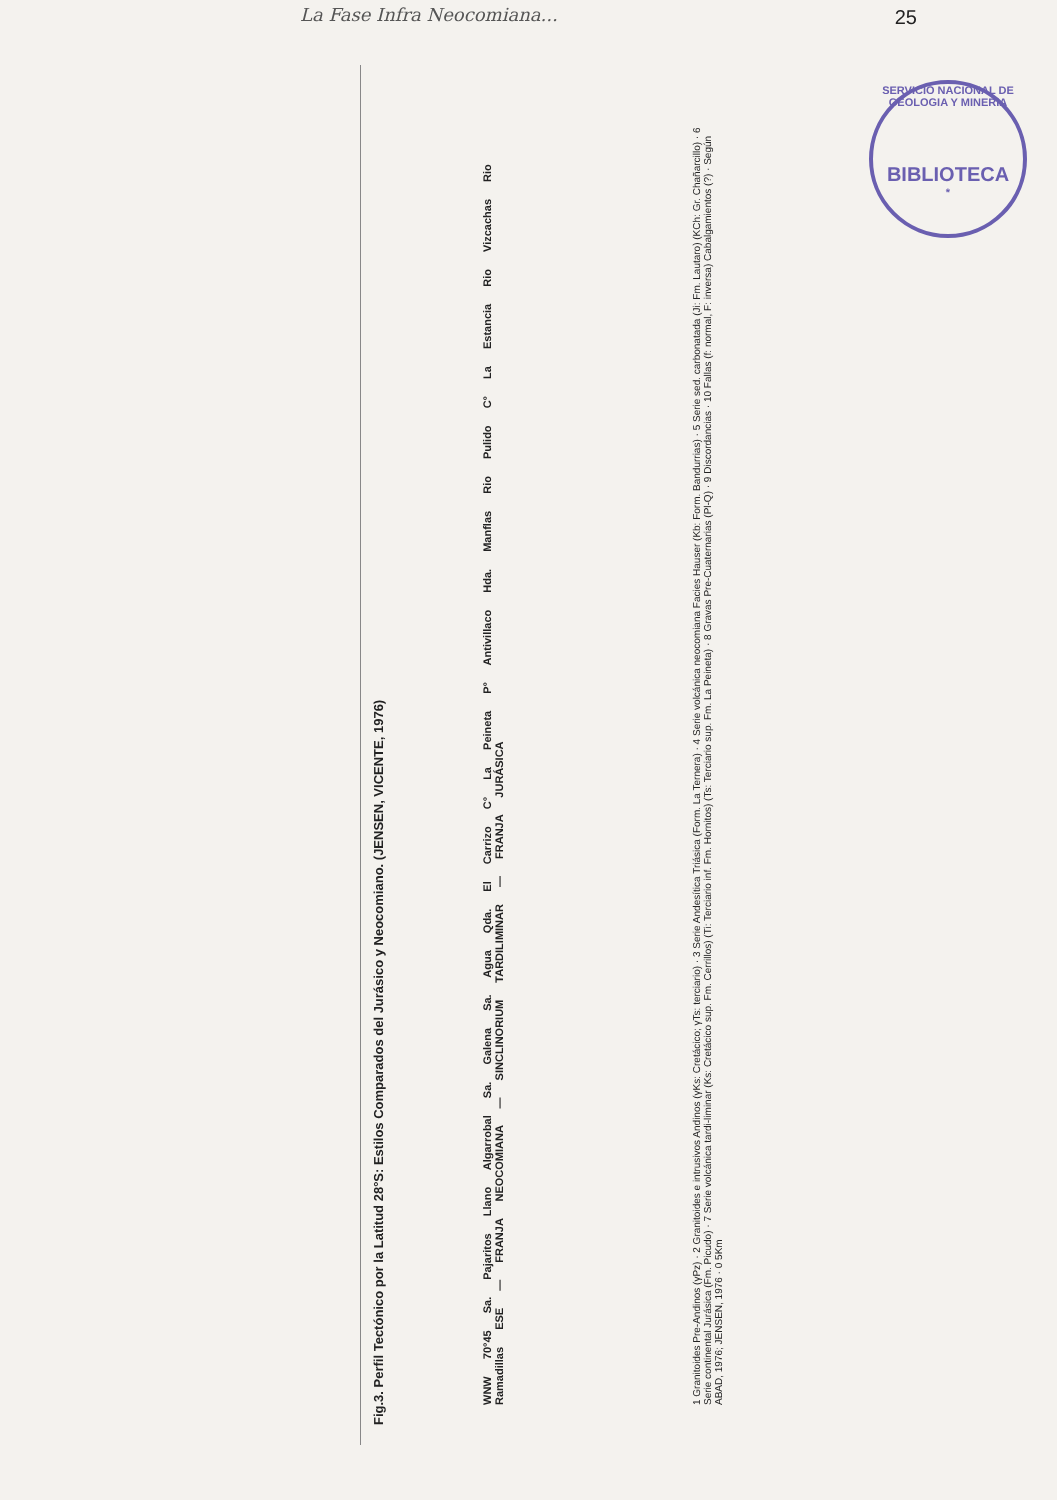La Fase Infra Neocomiana...
25
SERVICIO NACIONAL DE GEOLOGIA Y MINERIA
BIBLIOTECA
*
Fig.3. Perfil Tectónico por la Latitud 28°S: Estilos Comparados del Jurásico y Neocomiano. (JENSEN, VICENTE, 1976)
WNW 70°45 Sa. Pajaritos Llano Algarrobal Sa. Galena Sa. Agua Qda. El Carrizo C° La Peineta P° Antivillaco Hda. Manflas Rio Pulido C° La Estancia Rio Vizcachas Rio Ramadillas ESE — FRANJA NEOCOMIANA — SINCLINORIUM TARDILIMINAR — FRANJA JURÁSICA
1 Granitoides Pre-Andinos (γPz) · 2 Granitoides e intrusivos Andinos (γKs: Cretácico; γTs: terciario) · 3 Serie Andesítica Triásica (Form. La Ternera) · 4 Serie volcánica neocomiana Facies Hauser (Kb: Form. Bandurrias) · 5 Serie sed. carbonatada (Ji: Fm. Lautaro) (KCh: Gr. Chañarcillo) · 6 Serie continental Jurásica (Fm. Picudo) · 7 Serie volcánica tardi-liminar (Ks: Cretácico sup. Fm. Cerrillos) (Ti: Terciario inf. Fm. Hornitos) (Ts: Terciario sup. Fm. La Peineta) · 8 Gravas Pre-Cuaternarias (Pl-Q) · 9 Discordancias · 10 Fallas (f: normal, F: inversa) Cabalgamientos (?) · Según ABAD, 1976; JENSEN, 1976 · 0 5Km